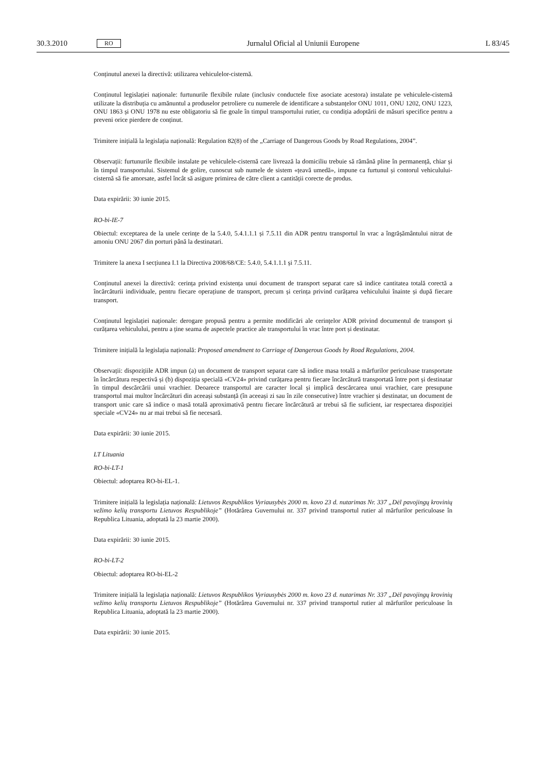30.3.2010 RO Jurnalul Oficial al Uniunii Europene L 83/45
Conținutul anexei la directivă: utilizarea vehiculelor-cisternă.
Conținutul legislației naționale: furtunurile flexibile rulate (inclusiv conductele fixe asociate acestora) instalate pe vehiculele-cisternă utilizate la distribuția cu amănuntul a produselor petroliere cu numerele de identificare a substanțelor ONU 1011, ONU 1202, ONU 1223, ONU 1863 și ONU 1978 nu este obligatoriu să fie goale în timpul transportului rutier, cu condiția adoptării de măsuri specifice pentru a preveni orice pierdere de conținut.
Trimitere inițială la legislația națională: Regulation 82(8) of the „Carriage of Dangerous Goods by Road Regulations, 2004”.
Observații: furtunurile flexibile instalate pe vehiculele-cisternă care livrează la domiciliu trebuie să rămână pline în permanență, chiar și în timpul transportului. Sistemul de golire, cunoscut sub numele de sistem «țeavă umedă», impune ca furtunul și contorul vehiculului-cisternă să fie amorsate, astfel încât să asigure primirea de către client a cantității corecte de produs.
Data expirării: 30 iunie 2015.
RO-bi-IE-7
Obiectul: exceptarea de la unele cerințe de la 5.4.0, 5.4.1.1.1 și 7.5.11 din ADR pentru transportul în vrac a îngrășământului nitrat de amoniu ONU 2067 din porturi până la destinatari.
Trimitere la anexa I secțiunea I.1 la Directiva 2008/68/CE: 5.4.0, 5.4.1.1.1 și 7.5.11.
Conținutul anexei la directivă: cerința privind existența unui document de transport separat care să indice cantitatea totală corectă a încărcăturii individuale, pentru fiecare operațiune de transport, precum și cerința privind curățarea vehiculului înainte și după fiecare transport.
Conținutul legislației naționale: derogare propusă pentru a permite modificări ale cerințelor ADR privind documentul de transport și curățarea vehiculului, pentru a ține seama de aspectele practice ale transportului în vrac între port și destinatar.
Trimitere inițială la legislația națională: Proposed amendment to Carriage of Dangerous Goods by Road Regulations, 2004.
Observații: dispozițiile ADR impun (a) un document de transport separat care să indice masa totală a mărfurilor periculoase transportate în încărcătura respectivă și (b) dispoziția specială «CV24» privind curățarea pentru fiecare încărcătură transportată între port și destinatar în timpul descărcării unui vrachier. Deoarece transportul are caracter local și implică descărcarea unui vrachier, care presupune transportul mai multor încărcături din aceeași substanță (în aceeași zi sau în zile consecutive) între vrachier și destinatar, un document de transport unic care să indice o masă totală aproximativă pentru fiecare încărcătură ar trebui să fie suficient, iar respectarea dispoziției speciale «CV24» nu ar mai trebui să fie necesară.
Data expirării: 30 iunie 2015.
LT Lituania
RO-bi-LT-1
Obiectul: adoptarea RO-bi-EL-1.
Trimitere inițială la legislația națională: Lietuvos Respublikos Vyriausybės 2000 m. kovo 23 d. nutarimas Nr. 337 „Dėl pavojingų krovinių vežimo kelių transportu Lietuvos Respublikoje” (Hotărârea Guvernului nr. 337 privind transportul rutier al mărfurilor periculoase în Republica Lituania, adoptată la 23 martie 2000).
Data expirării: 30 iunie 2015.
RO-bi-LT-2
Obiectul: adoptarea RO-bi-EL-2
Trimitere inițială la legislația națională: Lietuvos Respublikos Vyriausybės 2000 m. kovo 23 d. nutarimas Nr. 337 „Dėl pavojingų krovinių vežimo kelių transportu Lietuvos Respublikoje” (Hotărârea Guvernului nr. 337 privind transportul rutier al mărfurilor periculoase în Republica Lituania, adoptată la 23 martie 2000).
Data expirării: 30 iunie 2015.